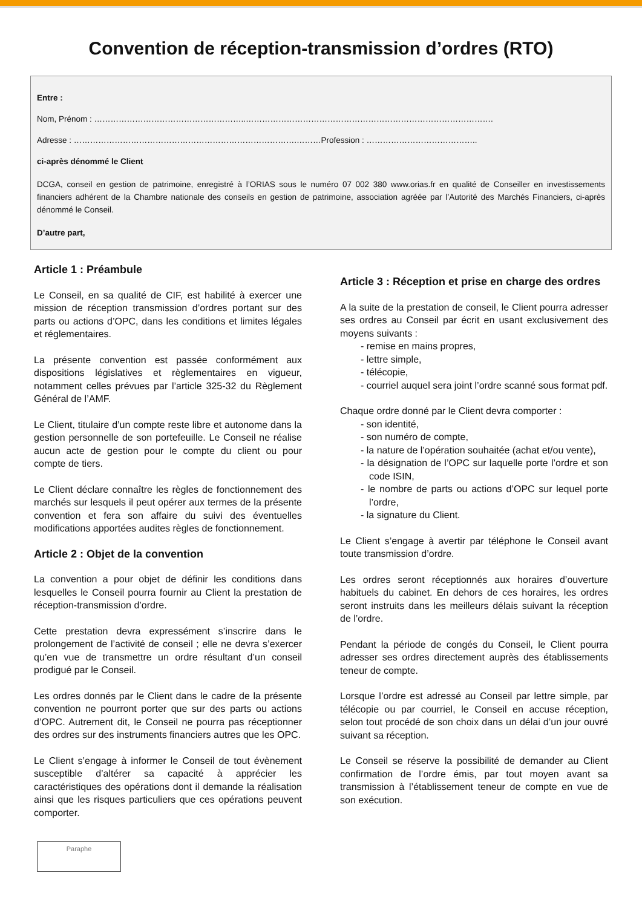Convention de réception-transmission d’ordres (RTO)
Entre :
Nom, Prénom : ………………………………………………..……………………………………………………………………………….
Adresse : ……………………………………………………………………….………Profession : …………………………………..
ci-après dénommé le Client
DCGA, conseil en gestion de patrimoine, enregistré à l’ORIAS sous le numéro 07 002 380 www.orias.fr en qualité de Conseiller en investissements financiers adhérent de la Chambre nationale des conseils en gestion de patrimoine, association agréée par l’Autorité des Marchés Financiers, ci-après dénommé le Conseil.
D’autre part,
Article 1 : Préambule
Le Conseil, en sa qualité de CIF, est habilité à exercer une mission de réception transmission d’ordres portant sur des parts ou actions d’OPC, dans les conditions et limites légales et réglementaires.
La présente convention est passée conformément aux dispositions législatives et règlementaires en vigueur, notamment celles prévues par l’article 325-32 du Règlement Général de l’AMF.
Le Client, titulaire d’un compte reste libre et autonome dans la gestion personnelle de son portefeuille. Le Conseil ne réalise aucun acte de gestion pour le compte du client ou pour compte de tiers.
Le Client déclare connaître les règles de fonctionnement des marchés sur lesquels il peut opérer aux termes de la présente convention et fera son affaire du suivi des éventuelles modifications apportées audites règles de fonctionnement.
Article 2 : Objet de la convention
La convention a pour objet de définir les conditions dans lesquelles le Conseil pourra fournir au Client la prestation de réception-transmission d’ordre.
Cette prestation devra expressément s’inscrire dans le prolongement de l’activité de conseil ; elle ne devra s’exercer qu’en vue de transmettre un ordre résultant d’un conseil prodigué par le Conseil.
Les ordres donnés par le Client dans le cadre de la présente convention ne pourront porter que sur des parts ou actions d’OPC. Autrement dit, le Conseil ne pourra pas réceptionner des ordres sur des instruments financiers autres que les OPC.
Le Client s’engage à informer le Conseil de tout évènement susceptible d’altérer sa capacité à apprécier les caractéristiques des opérations dont il demande la réalisation ainsi que les risques particuliers que ces opérations peuvent comporter.
Article 3 : Réception et prise en charge des ordres
A la suite de la prestation de conseil, le Client pourra adresser ses ordres au Conseil par écrit en usant exclusivement des moyens suivants :
- remise en mains propres,
- lettre simple,
- télécopie,
- courriel auquel sera joint l’ordre scanné sous format pdf.
Chaque ordre donné par le Client devra comporter :
- son identité,
- son numéro de compte,
- la nature de l’opération souhaitée (achat et/ou vente),
- la désignation de l’OPC sur laquelle porte l’ordre et son code ISIN,
- le nombre de parts ou actions d’OPC sur lequel porte l’ordre,
- la signature du Client.
Le Client s’engage à avertir par téléphone le Conseil avant toute transmission d’ordre.
Les ordres seront réceptionnés aux horaires d’ouverture habituels du cabinet. En dehors de ces horaires, les ordres seront instruits dans les meilleurs délais suivant la réception de l’ordre.
Pendant la période de congés du Conseil, le Client pourra adresser ses ordres directement auprès des établissements teneur de compte.
Lorsque l’ordre est adressé au Conseil par lettre simple, par télécopie ou par courriel, le Conseil en accuse réception, selon tout procédé de son choix dans un délai d’un jour ouvré suivant sa réception.
Le Conseil se réserve la possibilité de demander au Client confirmation de l’ordre émis, par tout moyen avant sa transmission à l’établissement teneur de compte en vue de son exécution.
Paraphe